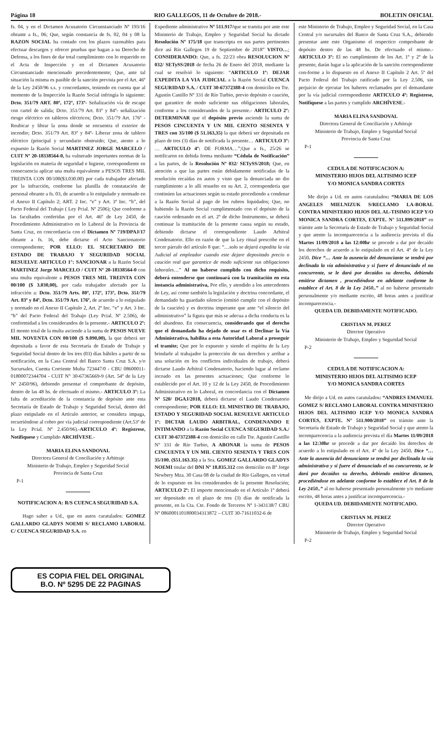Página 18 RIO GALLEGOS, 11 de Octubre de 2018.- BOLETIN OFICIAL
fs. 04, y en el Dictamen Acusatorio Circunstanciado Nª 193/16 obrante a fs., 06; Que, según constancia de fs. 02, 04 y 08 la RAZON SOCIAL ha contado con los plazos razonables para efectuar descargos y ofrecer pruebas que hagan a su Derecho de Defensa, a los fines de dar total cumplimiento con lo requerido en el Acta de Inspección y en el Dictamen Acusatorio Circunstanciado mencionado precedentemente; Que, ante tal situación la misma es pasible de la sanción prevista por el Art. 46º de la Ley 2450/96 s.s. y concordantes, teniendo en cuenta que al momento de la Inspección la Razón Social infringía lo siguiente: Dcto. 351/79 ART. 80º, 172º, 173º- Señalización vía de escape con cartel de salida; Dcto. 351/79 Art. 83º y 84º- señalización riesgo eléctrico en tableros eléctricos; Dcto. 351/79 Art. 176º - Reubicar y librar la zona donde se encuentra el exterior de incendio; Dcto. 351/79 Art. 83º y 84º- Liberar zona de tablero eléctrico (principal y secundario obstruido; Que, atento a lo expuesto la Razón Social MARTINEZ JORGE MARCELO / CUIT Nº 20-18338564-0, ha vulnerado importantes normas de la legislación en materia de seguridad e higiene, correspondiente en consecuencia aplicar una multa equivalente a PESOS TRES MIL TREINTA CON 00/100($3.030.00) por cada trabajador afectado por la infracción, conforme las planilla de constatación de personal obrante a fs. 03, de acuerdo a lo estipulado y normado en el Anexo II Capítulo 2; ART. 2 Inc. “e” y Art. 3º Inc. “h”, del Pacto Federal del Trabajo ( Ley Pcial. Nº 2506); Que conforme a las facultades conferidas por el Art. 46º de Ley 2450, de Procedimiento Administrativo en lo Laboral de la Provincia de Santa Cruz, en concordancia con el Dictamen Nº 719/DPAJ/17 obrante a fs. 16, debe dictarse el Acto Sancionatorio correspondiente; POR ELLO: EL SECRETARIO DE ESTADO DE TRABAJO Y SEGURIDAD SOCIAL RESUELVE ARTICULO 1°: SANCIONAR a la Razón Social MARTINEZ Jorge MARCELO / CUIT Nº 20-18338564-0 con una multa equivalente a PESOS TRES MIL TREINTA CON 00/100 ($ 3.030,00), por cada trabajador afectado por la infracción a: Dcto. 351/79 Arts. 80º, 172º, 173º, Dcto. 351/79 Art. 83º y 84º, Dcto. 351/79 Art. 176º, de acuerdo a lo estipulado y normado en el Anexo II Capítulo 2, Art. 2º Inc. “e” y Art. 3 Inc. “h” del Pacto Federal del Trabajo (Ley Pcial. Nº 2.506), de conformidad a los considerandos de la presente.- ARTICULO 2º: El monto total de la multa asciende a la suma de PESOS NUEVE MIL NOVENTA CON 00/100 ($ 9.090,00), la que deberá ser depositada a favor de esta Secretaría de Estado de Trabajo y Seguridad Social dentro de los tres (03) días hábiles a partir de su notificación, en la Casa Central del Banco Santa Cruz S.A. y/o Sucursales, Cuenta Corriente Multa 723447/0 - CBU 08600011-01800072344704 - CUIT N° 30-67365669-9 (Art. 54º de la Ley Nº 2450/96), debiendo presentar el comprobante de depósito, dentro de las 48 hs. de efectuado el mismo.- ARTICULO 3º: La falta de acreditación de la constancia de depósito ante esta Secretaría de Estado de Trabajo y Seguridad Social, dentro del plazo estipulado en el Artículo anterior, se considera impaga, recurriéndose al cobro por vía judicial correspondiente (Art.53º de la Ley Pcial. Nº 2.450/96).-ARTICULO 4º: Regístrese, Notifíquese y Cumplido ARCHÍVESE.-
MARIA ELINA SANDOVAL
Directora General de Conciliación y Arbitraje
Ministerio de Trabajo, Empleo y Seguridad Social
Provincia de Santa Cruz
P-1
NOTIFICACION A: R/S CUENCA SEGURIDAD S.A.
Hago saber a Ud., que en autos caratulados: GOMEZ GALLARDO GLADYS NOEMI S/ RECLAMO LABORAL C/ CUENCA SEGURIDAD S.A. en
Expediente administrativo Nº 511.917/que se tramita por ante este Ministerio de Trabajo, Empleo y Seguridad Social ha dictado Resolución Nº 175/18 que transcripta en sus partes pertinentes dice así Río Gallegos 19 de Septiembre de 2018” VISTO…; CONSIDERANDO: Que, a fs. 22/23 obra RESOLUCION Nº 032/ SETySS/2018 de fecha 26 de Enero del 2018, mediante la cual se resolvió lo siguiente: “ARTICULO 1º: DEJAR EXPEDITA LA VIA JUDICIAL a la Razón Social CUENCA SEGURIDAD S.A. / CUIT 30-67372388-4 con domicilio en Tte. Agustín Castillo Nº 331 de Río Turbio, previo depósito o caución, que garantice de modo suficiente sus obligaciones laborales, conforme a los considerandos de la presente.- ARTICULO 2º: DETERMINAR que el depósito previo asciende la suma de PESOS CINCUENTA Y UN MIL CIENTO SESENTA Y TRES con 35/100 ($ 51.163,35) la que deberá ser depositada en plazo de tres (3) días de notificada la presente… ARTICULO 3º: … ARTICULO 4º: DE FORMA…”;Que a fs., 25/26 se notificaron en debida forma mediante “Cédula de Notificación” a las partes, de la Resolución Nº 032/ SETySS/2018; Que, en atención a que las partes están debidamente notificadas de la resolución recaídas en autos y visto que la denunciada no dio cumplimiento a lo allí resuelto en su Art. 2, correspondería que continúen las actuaciones según su estado procediendo a condenar a la Razón Social al pago de los rubros liquidados; Que, no habiendo la Razón Social cumplimentado con el depósito de la caución ordenando en el art. 2º de dicho Instrumento, se deberá continuar la tramitación de la presente causa según su estado, debiendo dictarse el correspondiente Laudo Arbitral Condenatorio. Ello en razón de que la Ley ritual prescribe en el tercer párrafo del artículo 8 que: “…solo se dejará expedita la vía Judicial al empleador cuando este dejare depositado precio o caución real que garantice de modo suficiente sus obligaciones laborales…” Al no haberse cumplido con dicho requisito, deberá entenderse que continuará con la tramitación en esta instancia administrativa, Por ello, y atendido a los antecedentes de Ley, así como también la legislación y doctrina concordante, el demandado ha guardado silencio (omitió cumplir con el depósito de la caución) y es doctrina imperante que ante “el silencio del administrativo” la figura que más se adecua a dicha conducta es la del abandono. En consecuencia, considerando que el derecho que el demandado ha dejado de usar es el Declinar la Vía Administrativa, habilita a esta Autoridad Laboral a proseguir el tramite; Que por lo expuesto y siendo el espíritu de la Ley brindarle al trabajador la protección de sus derechos y arribar a una solución en los conflictos individuales de trabajo, deberá dictarse Laudo Arbitral Condenatorio, haciendo lugar al reclamo incoado en las presentes actuaciones; Que conforme lo establecido por el Art. 10 y 12 de la Ley 2450, de Procedimiento Administrativo en lo Laboral, en concordancia con el Dictamen Nº 520/ DGAJ/2018, deberá dictarse el Laudo Condenatorio correspondiente; POR ELLO: EL MINISTRO DE TRABAJO, ESTADO Y SEGURIDAD SOCIAL RESUELVE ARTICULO 1º: DICTAR LAUDO ARBITRAL, CONDENANDO E INTIMANDO a la Razón Social CUENCA SEGURIDAD S.A./ CUIT 30-67372388-4 con domicilio en calle Tte. Agustín Castillo N° 331 de Río Turbio, A ABONAR la suma de PESOS CINCUENTA Y UN MIL CIENTO SESENTA Y TRES CON 35/100. ($51.163.35) a la Sra. GOMEZ GALLARDO GLADYS NOEMI titular del DNI Nª 18.835.312 con domicilio en Bº Jorge Newbery Mza. 30 Casa 08 de la ciudad de Río Gallegos, en virtud de lo expuesto en los considerandos de la presente Resolución; ARTICULO 2º: El importe mencionado en el Artículo 1º deberá ser depositado en el plazo de tres (3) días de notificada la presente, en la Cta. Cte. Fondo de Terceros Nº 1-343138/7 CBU Nº 0860001101800034313872 – CUIT 30-71611032-6 de
este Ministerio de Trabajo, Empleo y Seguridad Social, en la Casa Central y/o sucursales del Banco de Santa Cruz S.A., debiendo presentar ante este Organismo el respectico comprobante de depósito dentro de las 48 hs. De efectuado el mismo.- ARTICULO 3º: El no cumplimiento de los Art. 1º y 2º de la presente, darán lugar a la aplicación de la sanción correspondiente con-forme a lo dispuesto en el Anexo II Capítulo 2 Art. 5º del Pacto Federal del Trabajo ratificado por la Ley 2.506, sin perjuicio de ejecutar los haberes reclamados por el demandante por la vía judicial correspondiente ARTICULO 4º: Regístrese, Notifíquese a las partes y cumplido ARCHÍVESE.-
MARIA ELINA SANDOVAL
Directora General de Conciliación y Arbitraje
Ministerio de Trabajo, Empleo y Seguridad Social
Provincia de Santa Cruz
P-1
CEDULA DE NOTIFICACION A:
MINISTERIO HIJOS DEL ALTISIMO ICEP
Y/O MONICA SANDRA CORTES
Me dirijo a Ud. en autos caratulados: “MARIA DE LOS ANGELES MIELNIZUK S/RECLAMO LA-BORAL CONTRA MINISTERIO HIJOS DEL AL-TISIMO ICEP Y/O MONICA SANDRA CORTES, EXPTE. N° 511.899/2018” en trámite ante la Secretaría de Estado de Trabajo y Seguridad Social y que atento la incomparecencia a la audiencia prevista el día Martes 11/09/2018 a las 12:00hr se procede a dar por decaído los derechos de acuerdo a lo estipulado en el Art. 4° de la Ley 2450. Dice “… Ante la ausencia del denunciante se tendrá por declinada la vía administrativa y si fuere el denunciado el no concurrente, se le dará por decaídos su derecho, debiendo emitirse dictamen , procediéndose en adelante conforme lo establece el Art. 8 de la Ley 2450..” al no haberse presentado personalmente y/o mediante escrito, 48 horas antes a justificar incomparecencia.-
QUEDA UD. DEBIDAMENTE NOTIFICADO.
CRISTIAN M. PEREZ
Director Operativo
Ministerio de Trabajo, Empleo y Seguridad Social
P-2
CEDULA DE NOTIFICACION A:
MINISTERIO HIJOS DEL ALTISIMO ICEP
Y/O MONICA SANDRA CORTES
Me dirijo a Ud. en autos caratulados: “ANDRES EMANUEL GOMEZ S/ RECLAMO LABORAL CONTRA MINISTERIO HIJOS DEL ALTISIMO ICEP Y/O MONICA SANDRA CORTES, EXPTE. N° 511.900/2018” en trámite ante la Secretaría de Estado de Trabajo y Seguridad Social y que atento la incomparecencia a la audiencia prevista el día Martes 11/09/2018 a las 12:30hr se procede a dar por decaído los derechos de acuerdo a lo estipulado en el Art. 4° de la Ley 2450. Dice “… Ante la ausencia del denunciante se tendrá por declinada la vía administrativa y si fuere el denunciado el no concurrente, se le dará por decaídos su derecho, debiendo emitirse dictamen, procediéndose en adelante conforme lo establece el Art. 8 de la Ley 2450..” al no haberse presentado personalmente y/o mediante escrito, 48 horas antes a justificar incomparecencia.-
QUEDA UD. DEBIDAMENTE NOTIFICADO.
CRISTIAN M. PEREZ
Director Operativo
Ministerio de Trabajo, Empleo y Seguridad Social
P-2
ES COPIA FIEL DEL ORIGINAL
B.O. Nº 5295 DE 22 PAGINAS